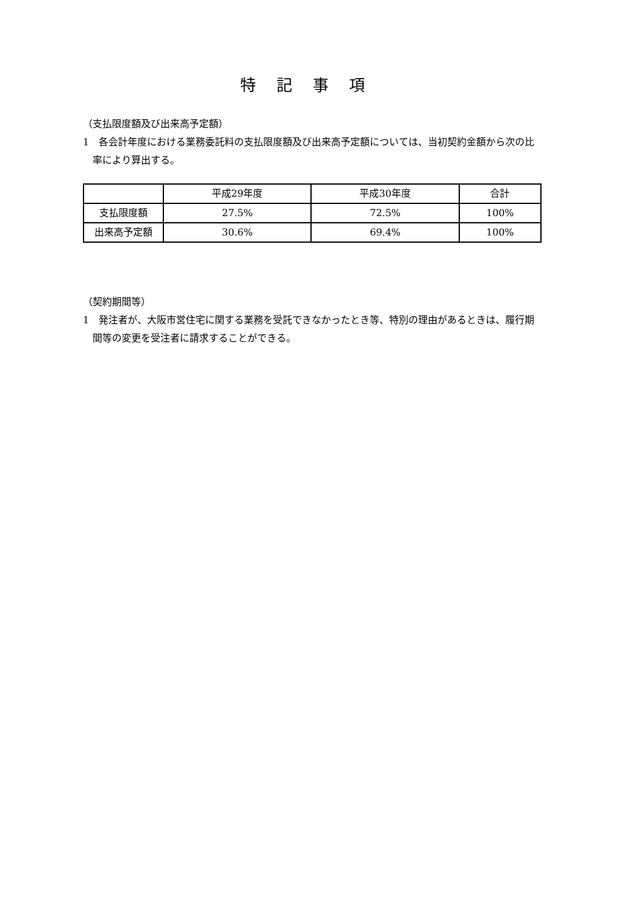特記事項
（支払限度額及び出来高予定額）
1　各会計年度における業務委託料の支払限度額及び出来高予定額については、当初契約金額から次の比率により算出する。
| | 平成29年度 | 平成30年度 | 合計 |
| 支払限度額 | 27.5% | 72.5% | 100% |
| 出来高予定額 | 30.6% | 69.4% | 100% |
（契約期間等）
1　発注者が、大阪市営住宅に関する業務を受託できなかったとき等、特別の理由があるときは、履行期間等の変更を受注者に請求することができる。